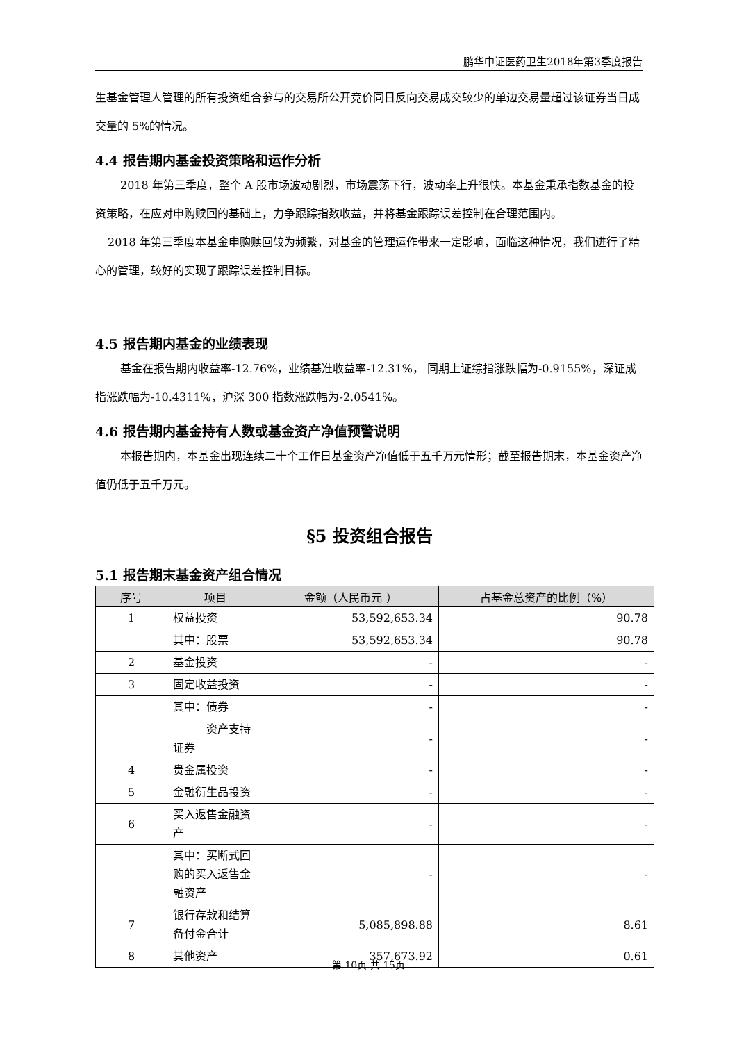鹏华中证医药卫生2018年第3季度报告
生基金管理人管理的所有投资组合参与的交易所公开竞价同日反向交易成交较少的单边交易量超过该证券当日成交量的 5%的情况。
4.4 报告期内基金投资策略和运作分析
2018 年第三季度，整个 A 股市场波动剧烈，市场震荡下行，波动率上升很快。本基金秉承指数基金的投资策略，在应对申购赎回的基础上，力争跟踪指数收益，并将基金跟踪误差控制在合理范围内。
2018 年第三季度本基金申购赎回较为频繁，对基金的管理运作带来一定影响，面临这种情况，我们进行了精心的管理，较好的实现了跟踪误差控制目标。
4.5 报告期内基金的业绩表现
基金在报告期内收益率-12.76%，业绩基准收益率-12.31%， 同期上证综指涨跌幅为-0.9155%，深证成指涨跌幅为-10.4311%，沪深 300 指数涨跌幅为-2.0541%。
4.6 报告期内基金持有人数或基金资产净值预警说明
本报告期内，本基金出现连续二十个工作日基金资产净值低于五千万元情形；截至报告期末，本基金资产净值仍低于五千万元。
§5 投资组合报告
5.1 报告期末基金资产组合情况
| 序号 | 项目 | 金额（人民币元 ） | 占基金总资产的比例（%） |
| --- | --- | --- | --- |
| 1 | 权益投资 | 53,592,653.34 | 90.78 |
| | 其中：股票 | 53,592,653.34 | 90.78 |
| 2 | 基金投资 | - | - |
| 3 | 固定收益投资 | - | - |
| | 其中：债券 | - | - |
| | 资产支持证券 | - | - |
| 4 | 贵金属投资 | - | - |
| 5 | 金融衍生品投资 | - | - |
| 6 | 买入返售金融资产 | - | - |
| | 其中：买断式回购的买入返售金融资产 | - | - |
| 7 | 银行存款和结算备付金合计 | 5,085,898.88 | 8.61 |
| 8 | 其他资产 | 357,673.92 | 0.61 |
第 10页 共 15页